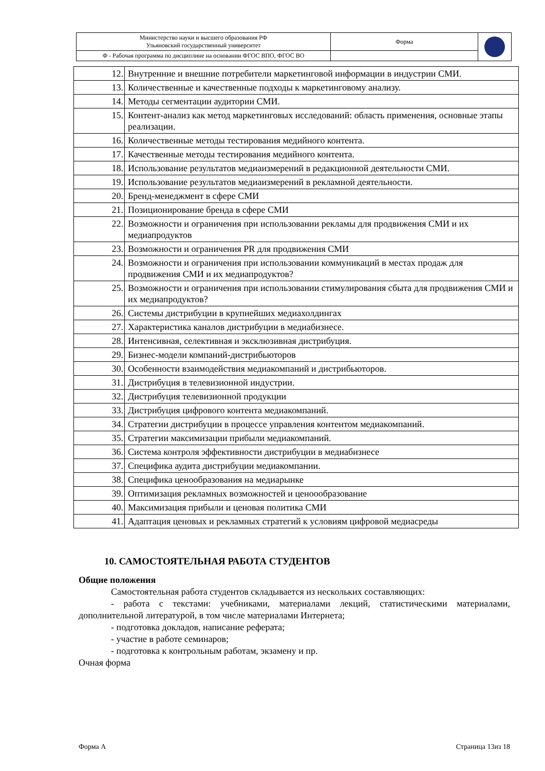| Министерство науки и высшего образования РФ Ульяновский государственный университет | Форма | |
| Ф - Рабочая программа по дисциплине на основании ФГОС ВПО, ФГОС ВО | | |
| 12. | Внутренние и внешние потребители маркетинговой информации в индустрии СМИ. |
| 13. | Количественные и качественные подходы к маркетинговому анализу. |
| 14. | Методы сегментации аудитории СМИ. |
| 15. | Контент-анализ как метод маркетинговых исследований: область применения, основные этапы реализации. |
| 16. | Количественные методы тестирования медийного контента. |
| 17. | Качественные методы тестирования медийного контента. |
| 18. | Использование результатов медиаизмерений в редакционной деятельности СМИ. |
| 19. | Использование результатов медиаизмерений в рекламной деятельности. |
| 20. | Бренд-менеджмент в сфере СМИ |
| 21. | Позиционирование бренда в сфере СМИ |
| 22. | Возможности и ограничения при использовании рекламы для продвижения СМИ и их медиапродуктов |
| 23. | Возможности и ограничения PR для продвижения СМИ |
| 24. | Возможности и ограничения при использовании коммуникаций в местах продаж для продвижения СМИ и их медиапродуктов? |
| 25. | Возможности и ограничения при использовании стимулирования сбыта для продвижения СМИ и их медиапродуктов? |
| 26. | Системы дистрибуции в крупнейших медиахолдингах |
| 27. | Характеристика каналов дистрибуции в медиабизнесе. |
| 28. | Интенсивная, селективная и эксклюзивная дистрибуция. |
| 29. | Бизнес-модели компаний-дистрибьюторов |
| 30. | Особенности взаимодействия медиакомпаний и дистрибьюторов. |
| 31. | Дистрибуция в телевизионной индустрии. |
| 32. | Дистрибуция телевизионной продукции |
| 33. | Дистрибуция цифрового контента медиакомпаний. |
| 34. | Стратегии дистрибуции в процессе управления контентом медиакомпаний. |
| 35. | Стратегии максимизации прибыли медиакомпаний. |
| 36. | Система контроля эффективности дистрибуции в медиабизнесе |
| 37. | Специфика аудита дистрибуции медиакомпании. |
| 38. | Специфика ценообразования на медиарынке |
| 39. | Оптимизация рекламных возможностей и ценоообразование |
| 40. | Максимизация прибыли и ценовая политика СМИ |
| 41. | Адаптация ценовых и рекламных стратегий к условиям цифровой медиасреды |
10. САМОСТОЯТЕЛЬНАЯ РАБОТА СТУДЕНТОВ
Общие положения
Самостоятельная работа студентов складывается из нескольких составляющих:
- работа с текстами: учебниками, материалами лекций, статистическими материалами, дополнительной литературой, в том числе материалами Интернета;
- подготовка докладов, написание реферата;
- участие в работе семинаров;
- подготовка к контрольным работам, экзамену и пр.
Очная форма
Форма А Страница 13из 18